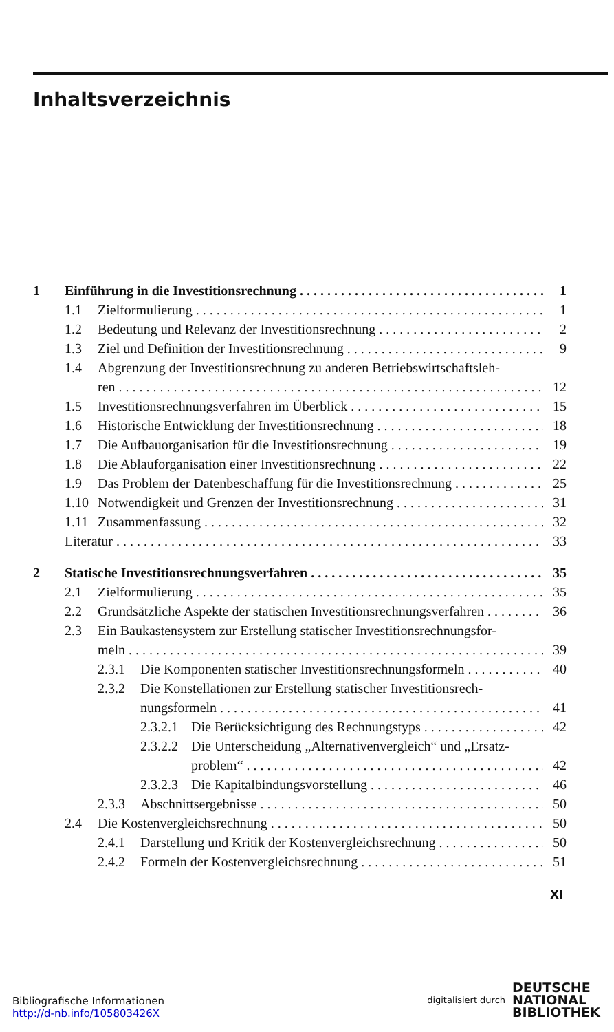Inhaltsverzeichnis
1 Einführung in die Investitionsrechnung 1
1.1 Zielformulierung 1
1.2 Bedeutung und Relevanz der Investitionsrechnung 2
1.3 Ziel und Definition der Investitionsrechnung 9
1.4 Abgrenzung der Investitionsrechnung zu anderen Betriebswirtschaftsleh-
ren 12
1.5 Investitionsrechnungsverfahren im Überblick 15
1.6 Historische Entwicklung der Investitionsrechnung 18
1.7 Die Aufbauorganisation für die Investitionsrechnung 19
1.8 Die Ablauforganisation einer Investitionsrechnung 22
1.9 Das Problem der Datenbeschaffung für die Investitionsrechnung 25
1.10 Notwendigkeit und Grenzen der Investitionsrechnung 31
1.11 Zusammenfassung 32
Literatur 33
2 Statische Investitionsrechnungsverfahren 35
2.1 Zielformulierung 35
2.2 Grundsätzliche Aspekte der statischen Investitionsrechnungsverfahren 36
2.3 Ein Baukastensystem zur Erstellung statischer Investitionsrechnungsfor-
meln 39
2.3.1 Die Komponenten statischer Investitionsrechnungsformeln 40
2.3.2 Die Konstellationen zur Erstellung statischer Investitionsrech-
nungsformeln 41
2.3.2.1 Die Berücksichtigung des Rechnungstyps 42
2.3.2.2 Die Unterscheidung „Alternativenvergleich“ und „Ersatz-
problem“42
2.3.2.3 Die Kapitalbindungsvorstellung 46
2.3.3 Abschnittsergebnisse 50
2.4 Die Kostenvergleichsrechnung 50
2.4.1 Darstellung und Kritik der Kostenvergleichsrechnung 50
2.4.2 Formeln der Kostenvergleichsrechnung 51
XI
Bibliografische Informationen
http://d-nb.info/105803426X
digitalisiert durch DEUTSCHE
NATIONAL
BIBLIOTHEK